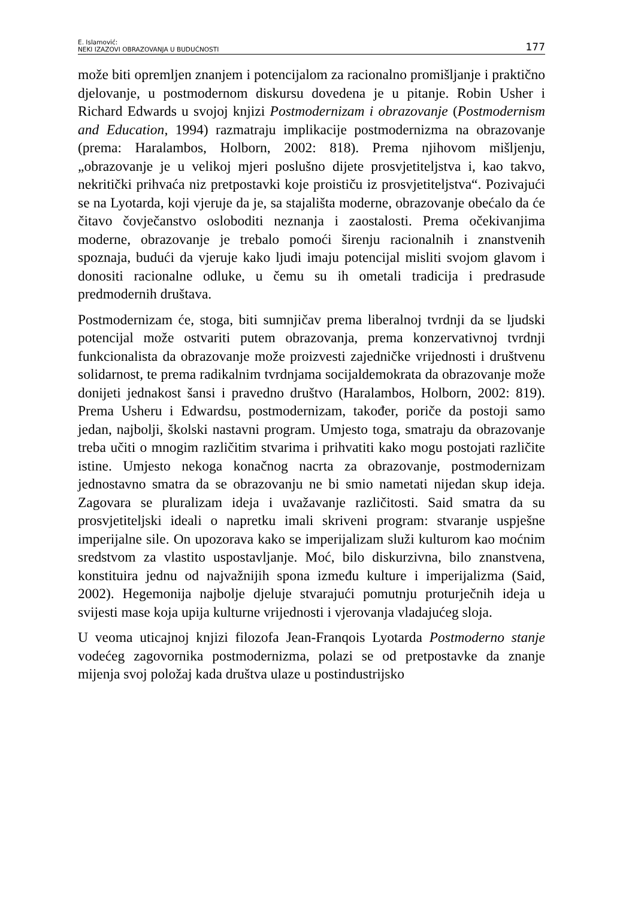E. Islamović:
NEKI IZAZOVI OBRAZOVANJA U BUDUĆNOSTI
177
može biti opremljen znanjem i potencijalom za racionalno promišljanje i praktično djelovanje, u postmodernom diskursu dovedena je u pitanje. Robin Usher i Richard Edwards u svojoj knjizi Postmodernizam i obrazovanje (Postmodernism and Education, 1994) razmatraju implikacije postmodernizma na obrazovanje (prema: Haralambos, Holborn, 2002: 818). Prema njihovom mišljenju, „obrazovanje je u velikoj mjeri poslušno dijete prosvjetiteljstva i, kao takvo, nekritički prihvaća niz pretpostavki koje proističu iz prosvjetiteljstva“. Pozivajući se na Lyotarda, koji vjeruje da je, sa stajališta moderne, obrazovanje obećalo da će čitavo čovječanstvo osloboditi neznanja i zaostalosti. Prema očekivanjima moderne, obrazovanje je trebalo pomoći širenju racionalnih i znanstvenih spoznaja, budući da vjeruje kako ljudi imaju potencijal misliti svojom glavom i donositi racionalne odluke, u čemu su ih ometali tradicija i predrasude predmodernih društava.
Postmodernizam će, stoga, biti sumnjičav prema liberalnoj tvrdnji da se ljudski potencijal može ostvariti putem obrazovanja, prema konzervativnoj tvrdnji funkcionalista da obrazovanje može proizvesti zajedničke vrijednosti i društvenu solidarnost, te prema radikalnim tvrdnjama socijaldemokrata da obrazovanje može donijeti jednakost šansi i pravedno društvo (Haralambos, Holborn, 2002: 819). Prema Usheru i Edwardsu, postmodernizam, također, poriče da postoji samo jedan, najbolji, školski nastavni program. Umjesto toga, smatraju da obrazovanje treba učiti o mnogim različitim stvarima i prihvatiti kako mogu postojati različite istine. Umjesto nekoga konačnog nacrta za obrazovanje, postmodernizam jednostavno smatra da se obrazovanju ne bi smio nametati nijedan skup ideja. Zagovara se pluralizam ideja i uvažavanje različitosti. Said smatra da su prosvjetiteljski ideali o napretku imali skriveni program: stvaranje uspješne imperijalne sile. On upozorava kako se imperijalizam služi kulturom kao moćnim sredstvom za vlastito uspostavljanje. Moć, bilo diskurzivna, bilo znanstvena, konstituira jednu od najvažnijih spona između kulture i imperijalizma (Said, 2002). Hegemonija najbolje djeluje stvarajući pomutnju proturječnih ideja u svijesti mase koja upija kulturne vrijednosti i vjerovanja vladajućeg sloja.
U veoma uticajnoj knjizi filozofa Jean-Franqois Lyotarda Postmoderno stanje vodećeg zagovornika postmodernizma, polazi se od pretpostavke da znanje mijenja svoj položaj kada društva ulaze u postindustrijsko